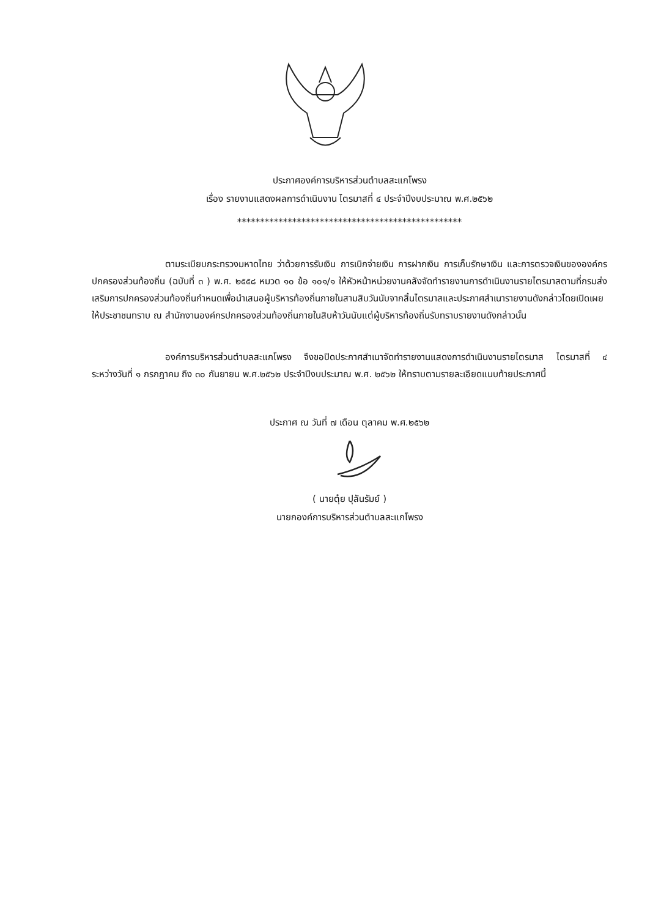ประกาศองค์การบริหารส่วนตำบลสะแกโพรง
เรื่อง รายงานแสดงผลการดำเนินงาน ไตรมาสที่ ๔ ประจำปีงบประมาณ พ.ศ.๒๕๖๒
*************************************************
ตามระเบียบกระทรวงมหาดไทย ว่าด้วยการรับเงิน การเบิกจ่ายเงิน การฝากเงิน การเก็บรักษาเงิน และการตรวจเงินขององค์กรปกครองส่วนท้องถิ่น (ฉบับที่ ๓ ) พ.ศ. ๒๕๕๘ หมวด ๑๐ ข้อ ๑๐๑/๑ ให้หัวหน้าหน่วยงานคลังจัดทำรายงานการดำเนินงานรายไตรมาสตามที่กรมส่งเสริมการปกครองส่วนท้องถิ่นกำหนดเพื่อนำเสนอผู้บริหารท้องถิ่นภายในสามสิบวันนับจากสิ้นไตรมาสและประกาศสำเนารายงานดังกล่าวโดยเปิดเผยให้ประชาชนทราบ ณ สำนักงานองค์กรปกครองส่วนท้องถิ่นภายในสิบห้าวันนับแต่ผู้บริหารท้องถิ่นรับทราบรายงานดังกล่าวนั้น
องค์การบริหารส่วนตำบลสะแกโพรง จึงขอปิดประกาศสำเนาจัดทำรายงานแสดงการดำเนินงานรายไตรมาส ไตรมาสที่ ๔ ระหว่างวันที่ ๑ กรกฎาคม ถึง ๓๐ กันยายน พ.ศ.๒๕๖๒ ประจำปีงบประมาณ พ.ศ. ๒๕๖๒ ให้ทราบตามรายละเอียดแนบท้ายประกาศนี้
ประกาศ ณ วันที่ ๗ เดือน ตุลาคม พ.ศ.๒๕๖๒
( นายตุ๋ย ปุลันรัมย์ )
นายกองค์การบริหารส่วนตำบลสะแกโพรง